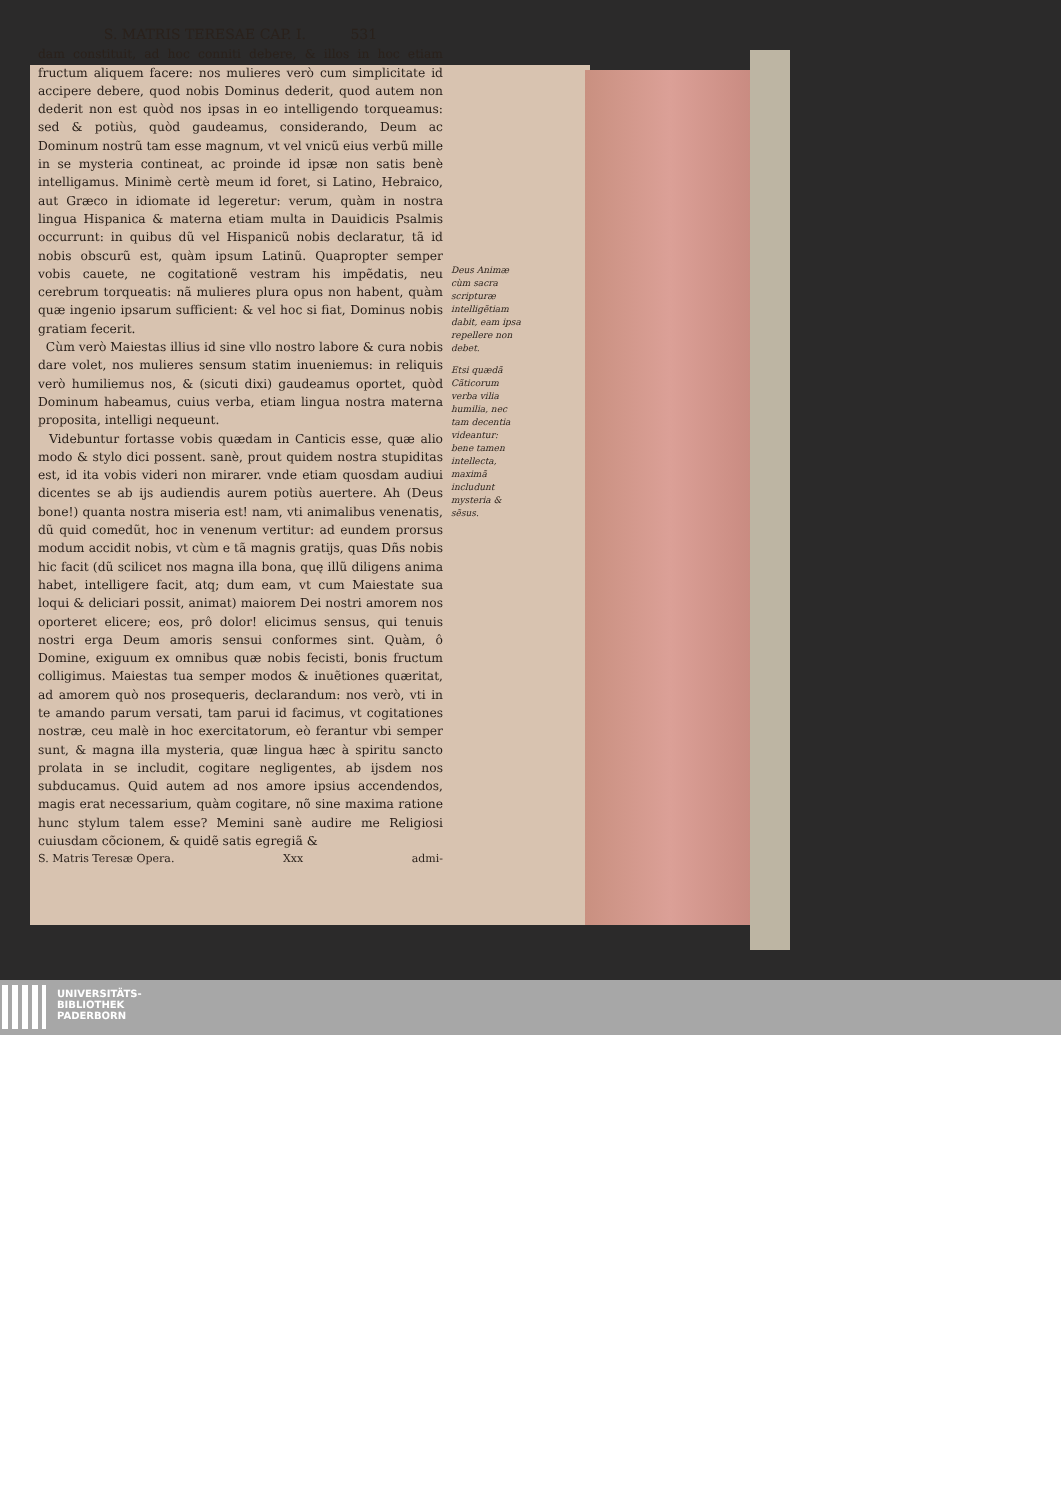S. MATRIS TERESAE CAP. I. 531
dam constituit, ad hoc conniti debere, & illos in hoc etiam fructum aliquem facere: nos mulieres verò cum simplicitate id accipere debere, quod nobis Dominus dederit, quod autem non dederit non est quòd nos ipsas in eo intelligendo torqueamus: sed & potiùs, quòd gaudeamus, considerando, Deum ac Dominum nostrũ tam esse magnum, vt vel vnicũ eius verbũ mille in se mysteria contineat, ac proinde id ipsæ non satis benè intelligamus. Minimè certè meum id foret, si Latino, Hebraico, aut Græco in idiomate id legeretur: verum, quàm in nostra lingua Hispanica & materna etiam multa in Dauidicis Psalmis occurrunt: in quibus dũ vel Hispanicũ nobis declaratur, tã id nobis obscurũ est, quàm ipsum Latinũ. Quapropter semper vobis cauete, ne cogitationẽ vestram his impẽdatis, neu cerebrum torqueatis: nã mulieres plura opus non habent, quàm quæ ingenio ipsarum sufficient: & vel hoc si fiat, Dominus nobis gratiam fecerit.
Cùm verò Maiestas illius id sine vllo nostro labore & cura nobis dare volet, nos mulieres sensum statim inueniemus: in reliquis verò humiliemus nos, & (sicuti dixi) gaudeamus oportet, quòd Dominum habeamus, cuius verba, etiam lingua nostra materna proposita, intelligi nequeunt.
Videbuntur fortasse vobis quædam in Canticis esse, quæ alio modo & stylo dici possent. sanè, prout quidem nostra stupiditas est, id ita vobis videri non mirarer. vnde etiam quosdam audiui dicentes se ab ijs audiendis aurem potiùs auertere. Ah (Deus bone!) quanta nostra miseria est! nam, vti animalibus venenatis, dũ quid comedũt, hoc in venenum vertitur: ad eundem prorsus modum accidit nobis, vt cùm e tã magnis gratijs, quas Dñs nobis hic facit (dũ scilicet nos magna illa bona, quę illũ diligens anima habet, intelligere facit, atq; dum eam, vt cum Maiestate sua loqui & deliciari possit, animat) maiorem Dei nostri amorem nos oporteret elicere; eos, prô dolor! elicimus sensus, qui tenuis nostri erga Deum amoris sensui conformes sint. Quàm, ô Domine, exiguum ex omnibus quæ nobis fecisti, bonis fructum colligimus. Maiestas tua semper modos & inuẽtiones quæritat, ad amorem quò nos prosequeris, declarandum: nos verò, vti in te amando parum versati, tam parui id facimus, vt cogitationes nostræ, ceu malè in hoc exercitatorum, eò ferantur vbi semper sunt, & magna illa mysteria, quæ lingua hæc à spiritu sancto prolata in se includit, cogitare negligentes, ab ijsdem nos subducamus. Quid autem ad nos amore ipsius accendendos, magis erat necessarium, quàm cogitare, nõ sine maxima ratione hunc stylum talem esse? Memini sanè audire me Religiosi cuiusdam cõcionem, & quidẽ satis egregiã &
S. Matris Teresæ Opera. Xxx admi-
Deus Animæ cùm sacra scripturæ intelligẽtiam dabit, eam ipsa repellere non debet.
Etsi quædã Cãticorum verba vilia humilia, nec tam decentia videantur: bene tamen intellecta, maximã includunt mysteria & sẽsus.
UNIVERSITÄTS-
BIBLIOTHEK
PADERBORN